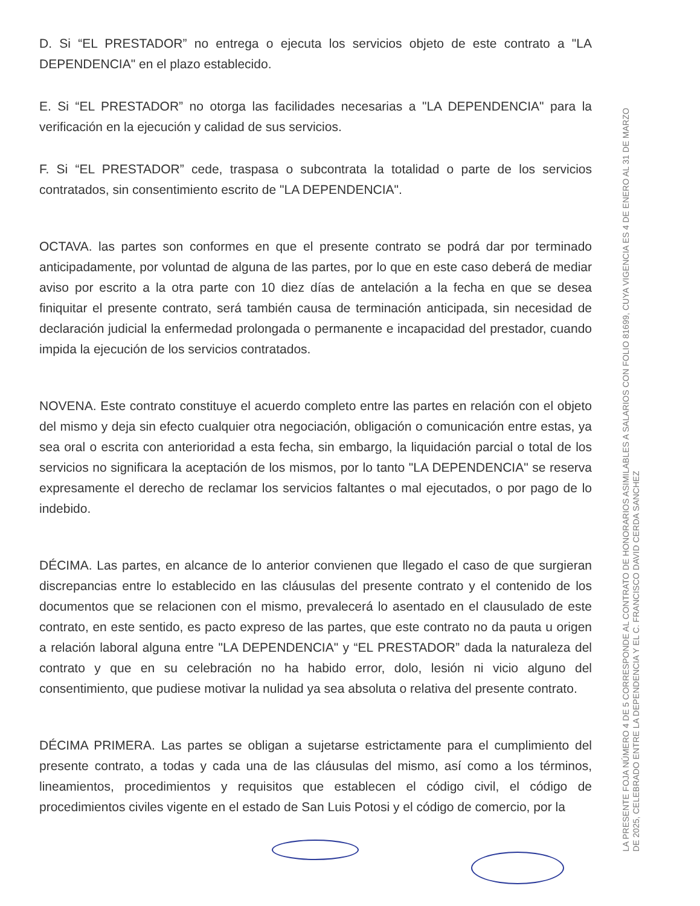D. Si “EL PRESTADOR” no entrega o ejecuta los servicios objeto de este contrato a "LA DEPENDENCIA" en el plazo establecido.
E. Si “EL PRESTADOR” no otorga las facilidades necesarias a "LA DEPENDENCIA" para la verificación en la ejecución y calidad de sus servicios.
F. Si “EL PRESTADOR” cede, traspasa o subcontrata la totalidad o parte de los servicios contratados, sin consentimiento escrito de "LA DEPENDENCIA".
OCTAVA. las partes son conformes en que el presente contrato se podrá dar por terminado anticipadamente, por voluntad de alguna de las partes, por lo que en este caso deberá de mediar aviso por escrito a la otra parte con 10 diez días de antelación a la fecha en que se desea finiquitar el presente contrato, será también causa de terminación anticipada, sin necesidad de declaración judicial la enfermedad prolongada o permanente e incapacidad del prestador, cuando impida la ejecución de los servicios contratados.
NOVENA. Este contrato constituye el acuerdo completo entre las partes en relación con el objeto del mismo y deja sin efecto cualquier otra negociación, obligación o comunicación entre estas, ya sea oral o escrita con anterioridad a esta fecha, sin embargo, la liquidación parcial o total de los servicios no significara la aceptación de los mismos, por lo tanto "LA DEPENDENCIA" se reserva expresamente el derecho de reclamar los servicios faltantes o mal ejecutados, o por pago de lo indebido.
DÉCIMA. Las partes, en alcance de lo anterior convienen que llegado el caso de que surgieran discrepancias entre lo establecido en las cláusulas del presente contrato y el contenido de los documentos que se relacionen con el mismo, prevalecerá lo asentado en el clausulado de este contrato, en este sentido, es pacto expreso de las partes, que este contrato no da pauta u origen a relación laboral alguna entre "LA DEPENDENCIA" y “EL PRESTADOR” dada la naturaleza del contrato y que en su celebración no ha habido error, dolo, lesión ni vicio alguno del consentimiento, que pudiese motivar la nulidad ya sea absoluta o relativa del presente contrato.
DÉCIMA PRIMERA. Las partes se obligan a sujetarse estrictamente para el cumplimiento del presente contrato, a todas y cada una de las cláusulas del mismo, así como a los términos, lineamientos, procedimientos y requisitos que establecen el código civil, el código de procedimientos civiles vigente en el estado de San Luis Potosi y el código de comercio, por la
LA PRESENTE FOJA NÚMERO 4 DE 5 CORRESPONDE AL CONTRATO DE HONORARIOS ASIMILABLES A SALARIOS CON FOLIO 81699, CUYA VIGENCIA ES 4 DE ENERO AL 31 DE MARZO DE 2025, CELEBRADO ENTRE LA DEPENDENCIA Y EL C. FRANCISCO DAVID CERDA SANCHEZ